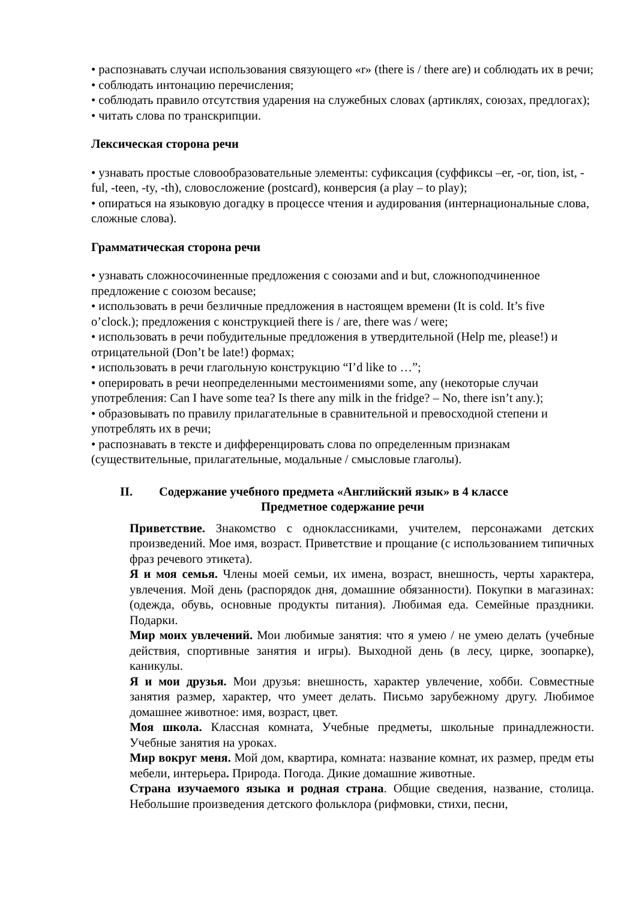• распознавать случаи использования связующего «r» (there is / there are) и соблюдать их в речи;
• соблюдать интонацию перечисления;
• соблюдать правило отсутствия ударения на служебных словах (артиклях, союзах, предлогах);
• читать слова по транскрипции.
Лексическая сторона речи
• узнавать простые словообразовательные элементы: суфиксация (суффиксы –er, -or, tion, ist, -ful, -teen, -ty, -th), словосложение (postcard), конверсия (a play – to play);
• опираться на языковую догадку в процессе чтения и аудирования (интернациональные слова, сложные слова).
Грамматическая сторона речи
• узнавать сложносочиненные предложения с союзами and и but, сложноподчиненное предложение с союзом because;
• использовать в речи безличные предложения в настоящем времени (It is cold. It’s five o’clock.); предложения с конструкцией there is / are, there was / were;
• использовать в речи побудительные предложения в утвердительной (Help me, please!) и отрицательной (Don’t be late!) формах;
• использовать в речи глагольную конструкцию “I’d like to …”;
• оперировать в речи неопределенными местоимениями some, any (некоторые случаи употребления: Can I have some tea? Is there any milk in the fridge? – No, there isn’t any.);
• образовывать по правилу прилагательные в сравнительной и превосходной степени и употреблять их в речи;
• распознавать в тексте и дифференцировать слова по определенным признакам (существительные, прилагательные, модальные / смысловые глаголы).
II. Содержание учебного предмета «Английский язык» в 4 классе
Предметное содержание речи
Приветствие. Знакомство с одноклассниками, учителем, персонажами детских произведений. Мое имя, возраст. Приветствие и прощание (с использованием типичных фраз речевого этикета).
Я и моя семья. Члены моей семьи, их имена, возраст, внешность, черты характера, увлечения. Мой день (распорядок дня, домашние обязанности). Покупки в магазинах: (одежда, обувь, основные продукты питания). Любимая еда. Семейные праздники. Подарки.
Мир моих увлечений. Мои любимые занятия: что я умею / не умею делать (учебные действия, спортивные занятия и игры). Выходной день (в лесу, цирке, зоопарке), каникулы.
Я и мои друзья. Мои друзья: внешность, характер увлечение, хобби. Совместные занятия размер, характер, что умеет делать. Письмо зарубежному другу. Любимое домашнее животное: имя, возраст, цвет.
Моя школа. Классная комната, Учебные предметы, школьные принадлежности. Учебные занятия на уроках.
Мир вокруг меня. Мой дом, квартира, комната: название комнат, их размер, предм еты мебели, интерьера. Природа. Погода. Дикие домашние животные.
Страна изучаемого языка и родная страна. Общие сведения, название, столица. Небольшие произведения детского фольклора (рифмовки, стихи, песни,